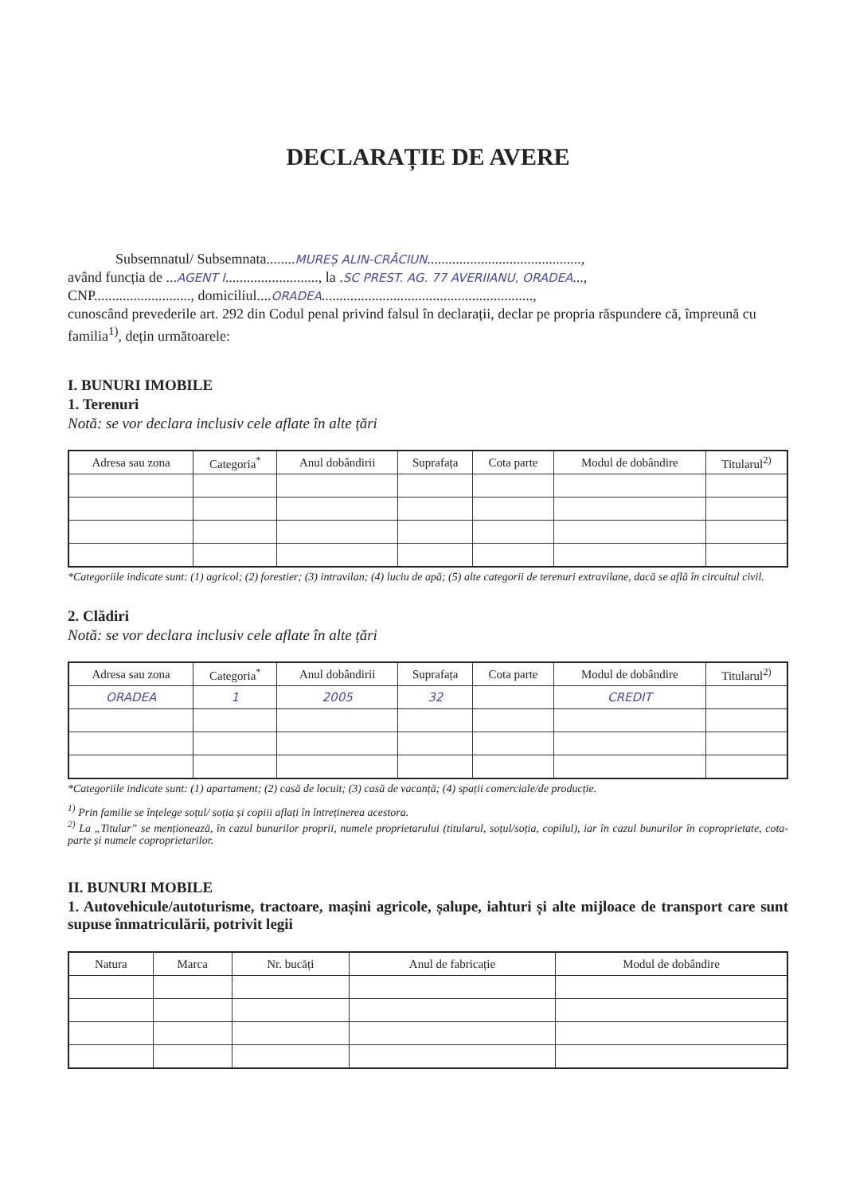DECLARAȚIE DE AVERE
Subsemnatul/ Subsemnata........MUREȘ ALIN-CRĂCIUN...........................................,
având funcția de ...AGENT I.........................., la .SC PREST. AG. 77 AVERIIANU, ORADEA...,
CNP..........................., domiciliul....ORADEA...........................................................,
cunoscând prevederile art. 292 din Codul penal privind falsul în declarații, declar pe propria răspundere că, împreună cu familia<sup>1)</sup>, dețin următoarele:
I. BUNURI IMOBILE
1. Terenuri
Notă: se vor declara inclusiv cele aflate în alte țări
| Adresa sau zona | Categoria<sup>*</sup> | Anul dobândirii | Suprafața | Cota parte | Modul de dobândire | Titularul<sup>2)</sup> |
| --- | --- | --- | --- | --- | --- | --- |
*Categoriile indicate sunt: (1) agricol; (2) forestier; (3) intravilan; (4) luciu de apă; (5) alte categorii de terenuri extravilane, dacă se află în circuitul civil.
2. Clădiri
Notă: se vor declara inclusiv cele aflate în alte țări
| Adresa sau zona | Categoria<sup>*</sup> | Anul dobândirii | Suprafața | Cota parte | Modul de dobândire | Titularul<sup>2)</sup> |
| --- | --- | --- | --- | --- | --- | --- |
| ORADEA | 1 | 2005 | 32 | | CREDIT | |
*Categoriile indicate sunt: (1) apartament; (2) casă de locuit; (3) casă de vacanță; (4) spații comerciale/de producție.
<sup>1)</sup> Prin familie se înțelege soțul/ soția și copiii aflați în întreținerea acestora.
<sup>2)</sup> La „Titular” se menționează, în cazul bunurilor proprii, numele proprietarului (titularul, soțul/soția, copilul), iar în cazul bunurilor în coproprietate, cota-parte și numele coproprietarilor.
II. BUNURI MOBILE
1. Autovehicule/autoturisme, tractoare, mașini agricole, șalupe, iahturi și alte mijloace de transport care sunt supuse înmatriculării, potrivit legii
| Natura | Marca | Nr. bucăți | Anul de fabricație | Modul de dobândire |
| --- | --- | --- | --- | --- |